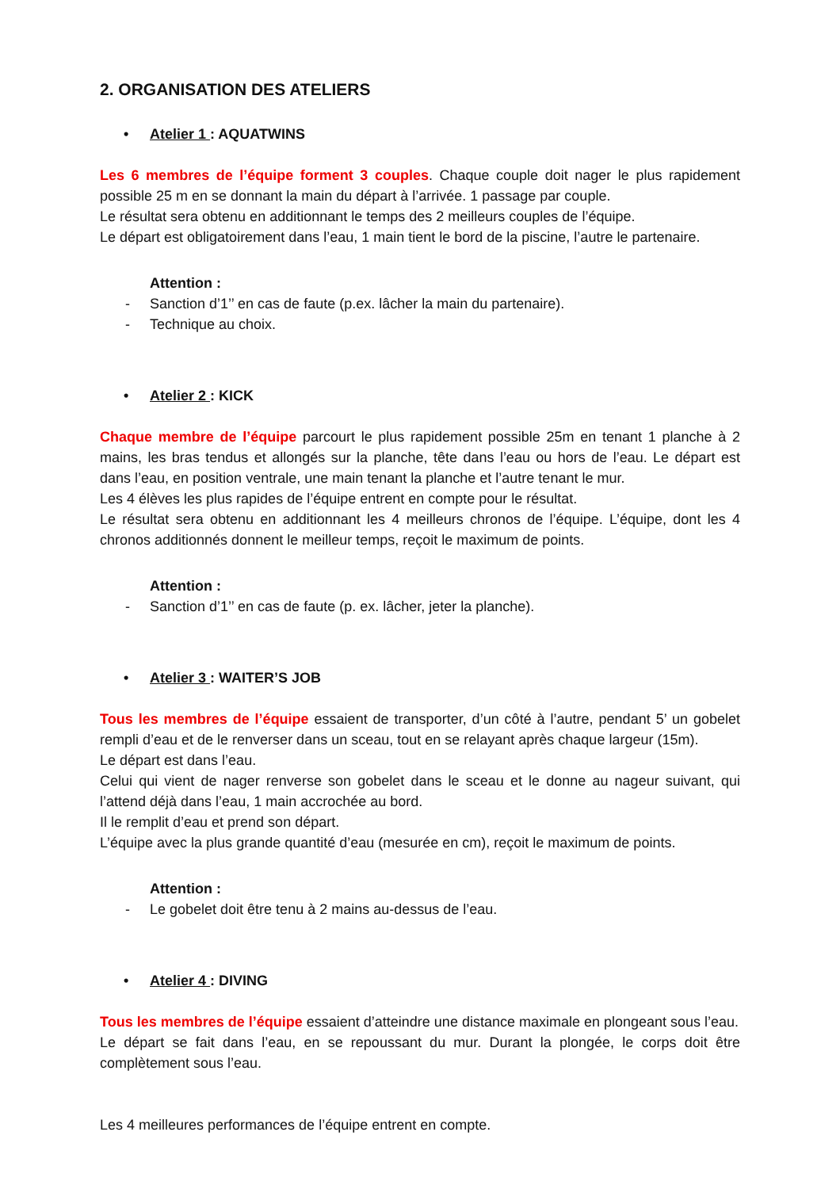2. ORGANISATION DES ATELIERS
• Atelier 1 : AQUATWINS
Les 6 membres de l’équipe forment 3 couples. Chaque couple doit nager le plus rapidement possible 25 m en se donnant la main du départ à l’arrivée. 1 passage par couple.
Le résultat sera obtenu en additionnant le temps des 2 meilleurs couples de l’équipe.
Le départ est obligatoirement dans l’eau, 1 main tient le bord de la piscine, l’autre le partenaire.
Attention :
- Sanction d’1’’ en cas de faute (p.ex. lâcher la main du partenaire).
- Technique au choix.
• Atelier 2 : KICK
Chaque membre de l’équipe parcourt le plus rapidement possible 25m en tenant 1 planche à 2 mains, les bras tendus et allongés sur la planche, tête dans l’eau ou hors de l’eau. Le départ est dans l’eau, en position ventrale, une main tenant la planche et l’autre tenant le mur.
Les 4 élèves les plus rapides de l’équipe entrent en compte pour le résultat.
Le résultat sera obtenu en additionnant les 4 meilleurs chronos de l’équipe. L’équipe, dont les 4 chronos additionnés donnent le meilleur temps, reçoit le maximum de points.
Attention :
- Sanction d’1’’ en cas de faute (p. ex. lâcher, jeter la planche).
• Atelier 3 : WAITER’S JOB
Tous les membres de l’équipe essaient de transporter, d’un côté à l’autre, pendant 5’ un gobelet rempli d’eau et de le renverser dans un sceau, tout en se relayant après chaque largeur (15m).
Le départ est dans l’eau.
Celui qui vient de nager renverse son gobelet dans le sceau et le donne au nageur suivant, qui l’attend déjà dans l’eau, 1 main accrochée au bord.
Il le remplit d’eau et prend son départ.
L’équipe avec la plus grande quantité d’eau (mesurée en cm), reçoit le maximum de points.
Attention :
- Le gobelet doit être tenu à 2 mains au-dessus de l’eau.
• Atelier 4 : DIVING
Tous les membres de l’équipe essaient d’atteindre une distance maximale en plongeant sous l’eau.
Le départ se fait dans l’eau, en se repoussant du mur. Durant la plongée, le corps doit être complètement sous l’eau.
Les 4 meilleures performances de l’équipe entrent en compte.